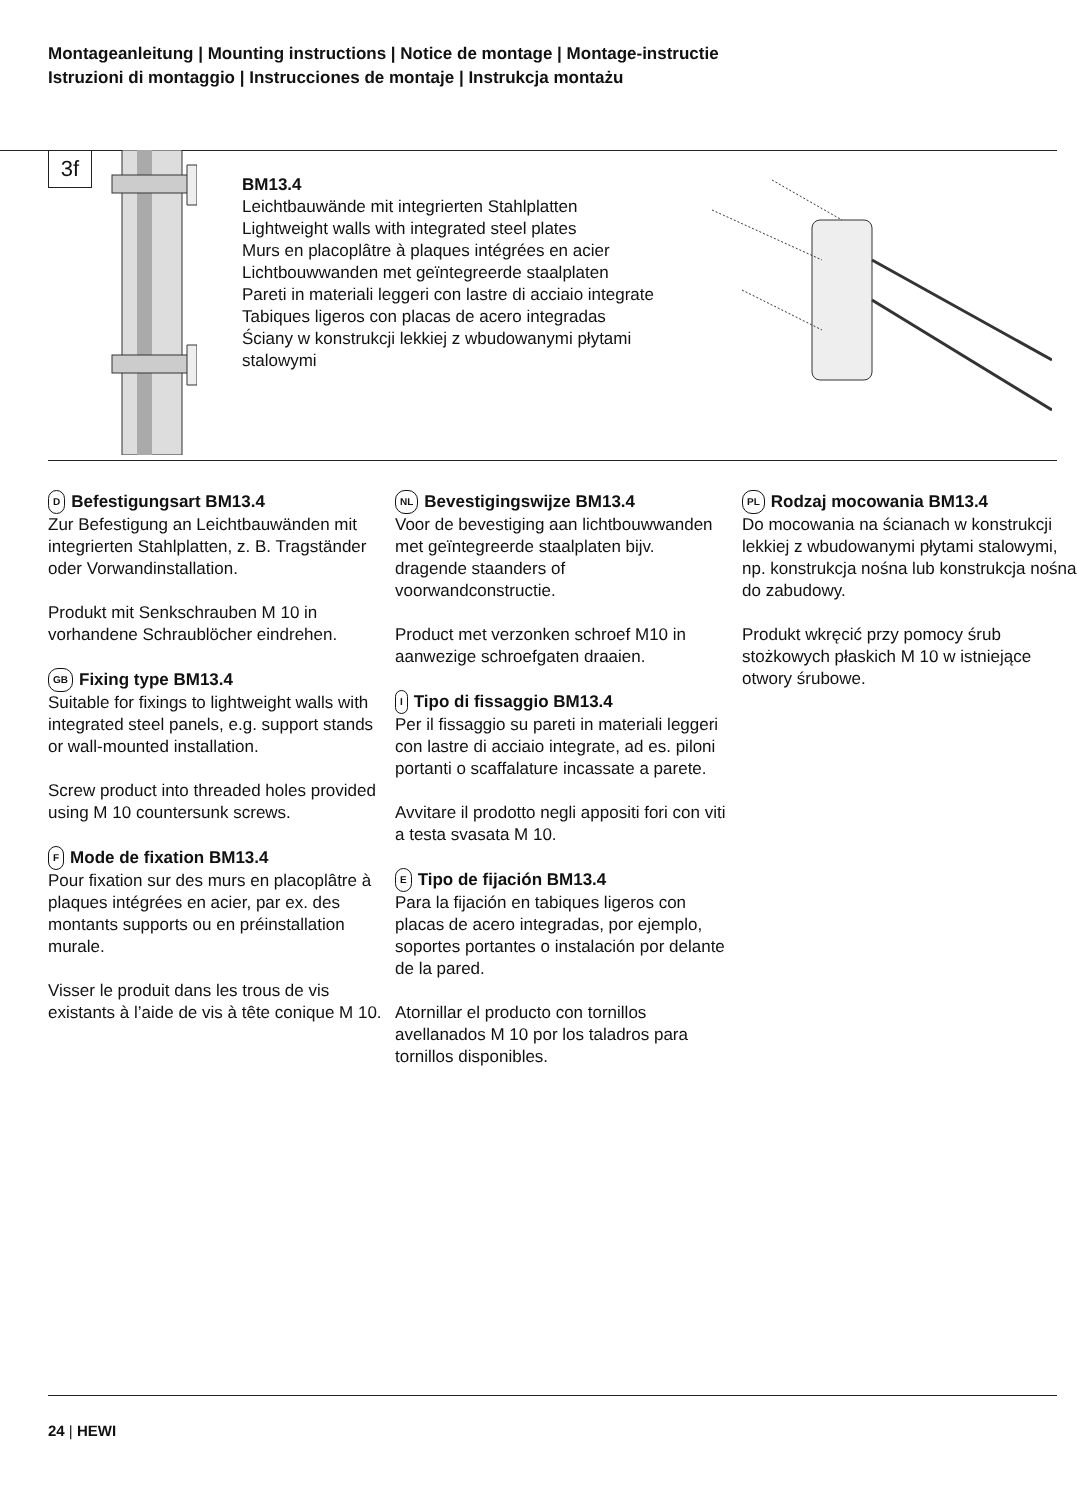Montageanleitung | Mounting instructions | Notice de montage | Montage-instructie
Istruzioni di montaggio | Instrucciones de montaje | Instrukcja montażu
3f
BM13.4
Leichtbauwände mit integrierten Stahlplatten
Lightweight walls with integrated steel plates
Murs en placoplâtre à plaques intégrées en acier
Lichtbouwwanden met geïntegreerde staalplaten
Pareti in materiali leggeri con lastre di acciaio integrate
Tabiques ligeros con placas de acero integradas
Ściany w konstrukcji lekkiej z wbudowanymi płytami stalowymi
D Befestigungsart BM13.4
Zur Befestigung an Leichtbauwänden mit integrierten Stahlplatten, z. B. Tragständer oder Vorwandinstallation.
Produkt mit Senkschrauben M 10 in vorhandene Schraublöcher eindrehen.
GB Fixing type BM13.4
Suitable for fixings to lightweight walls with integrated steel panels, e.g. support stands or wall-mounted installation.
Screw product into threaded holes provided using M 10 countersunk screws.
F Mode de fixation BM13.4
Pour fixation sur des murs en placoplâtre à plaques intégrées en acier, par ex. des montants supports ou en préinstallation murale.
Visser le produit dans les trous de vis existants à l’aide de vis à tête conique M 10.
NL Bevestigingswijze BM13.4
Voor de bevestiging aan lichtbouwwanden met geïntegreerde staalplaten bijv. dragende staanders of voorwandconstructie.
Product met verzonken schroef M10 in aanwezige schroefgaten draaien.
I Tipo di fissaggio BM13.4
Per il fissaggio su pareti in materiali leggeri con lastre di acciaio integrate, ad es. piloni portanti o scaffalature incassate a parete.
Avvitare il prodotto negli appositi fori con viti a testa svasata M 10.
E Tipo de fijación BM13.4
Para la fijación en tabiques ligeros con placas de acero integradas, por ejemplo, soportes portantes o instalación por delante de la pared.
Atornillar el producto con tornillos avellanados M 10 por los taladros para tornillos disponibles.
PL Rodzaj mocowania BM13.4
Do mocowania na ścianach w konstrukcji lekkiej z wbudowanymi płytami stalowymi, np. konstrukcja nośna lub konstrukcja nośna do zabudowy.
Produkt wkręcić przy pomocy śrub stożkowych płaskich M 10 w istniejące otwory śrubowe.
24 | HEWI